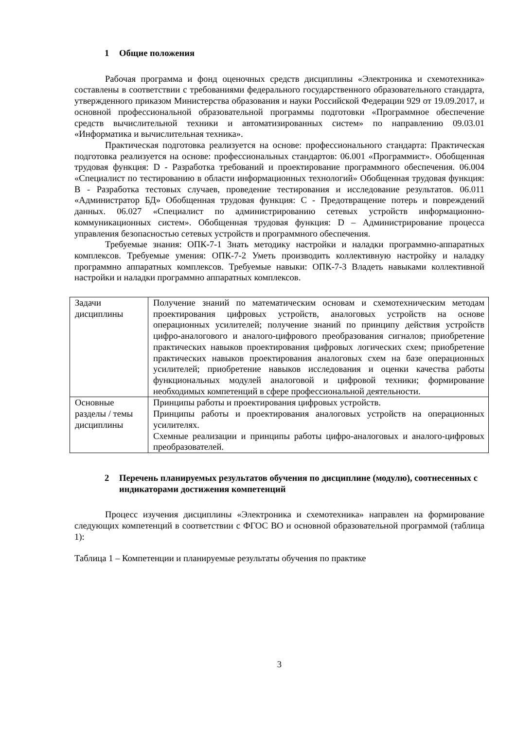1 Общие положения
Рабочая программа и фонд оценочных средств дисциплины «Электроника и схемотехника» составлены в соответствии с требованиями федерального государственного образовательного стандарта, утвержденного приказом Министерства образования и науки Российской Федерации 929 от 19.09.2017, и основной профессиональной образовательной программы подготовки «Программное обеспечение средств вычислительной техники и автоматизированных систем» по направлению 09.03.01 «Информатика и вычислительная техника».
Практическая подготовка реализуется на основе: профессионального стандарта: Практическая подготовка реализуется на основе: профессиональных стандартов: 06.001 «Программист». Обобщенная трудовая функция: D - Разработка требований и проектирование программного обеспечения. 06.004 «Специалист по тестированию в области информационных технологий» Обобщенная трудовая функция: В - Разработка тестовых случаев, проведение тестирования и исследование результатов. 06.011 «Администратор БД» Обобщенная трудовая функция: С - Предотвращение потерь и повреждений данных. 06.027 «Специалист по администрированию сетевых устройств информационно-коммуникационных систем». Обобщенная трудовая функция: D – Администрирование процесса управления безопасностью сетевых устройств и программного обеспечения.
Требуемые знания: ОПК-7-1 Знать методику настройки и наладки программно-аппаратных комплексов. Требуемые умения: ОПК-7-2 Уметь производить коллективную настройку и наладку программно аппаратных комплексов. Требуемые навыки: ОПК-7-3 Владеть навыками коллективной настройки и наладки программно аппаратных комплексов.
| Задачи дисциплины | Получение знаний по математическим основам и схемотехническим методам проектирования цифровых устройств, аналоговых устройств на основе операционных усилителей; получение знаний по принципу действия устройств цифро-аналогового и аналого-цифрового преобразования сигналов; приобретение практических навыков проектирования цифровых логических схем; приобретение практических навыков проектирования аналоговых схем на базе операционных усилителей; приобретение навыков исследования и оценки качества работы функциональных модулей аналоговой и цифровой техники; формирование необходимых компетенций в сфере профессиональной деятельности. |
| Основные разделы / темы дисциплины | Принципы работы и проектирования цифровых устройств. Принципы работы и проектирования аналоговых устройств на операционных усилителях. Схемные реализации и принципы работы цифро-аналоговых и аналого-цифровых преобразователей. |
2 Перечень планируемых результатов обучения по дисциплине (модулю), соотнесенных с индикаторами достижения компетенций
Процесс изучения дисциплины «Электроника и схемотехника» направлен на формирование следующих компетенций в соответствии с ФГОС ВО и основной образовательной программой (таблица 1):
Таблица 1 – Компетенции и планируемые результаты обучения по практике
3